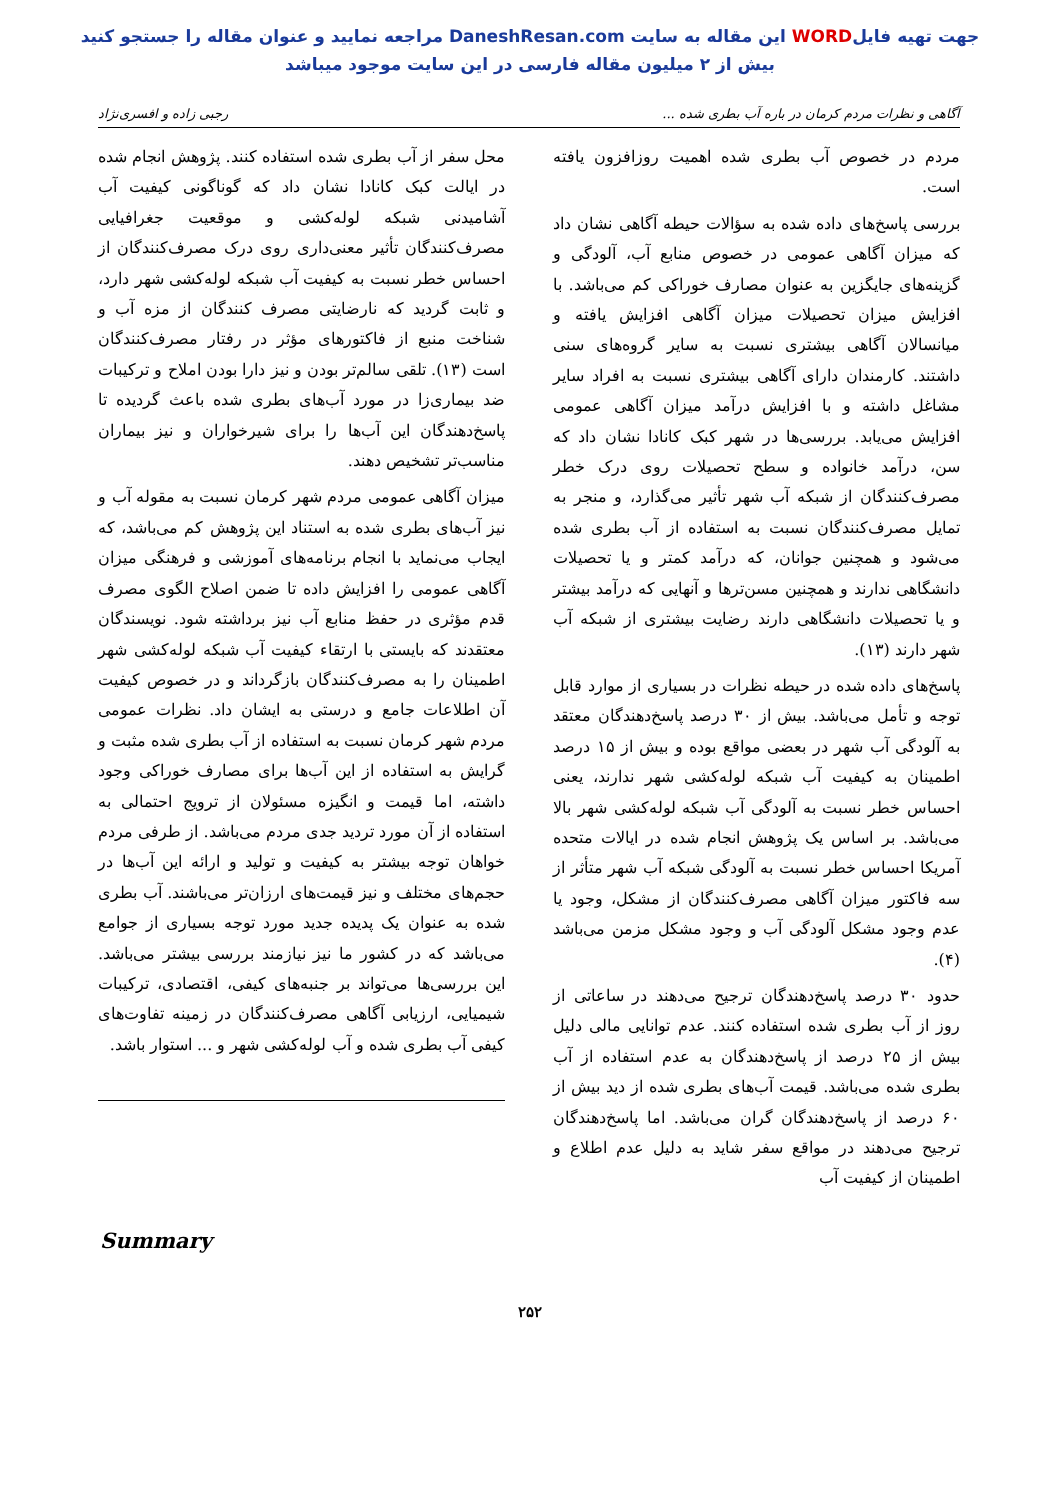جهت تهیه فایلWORD این مقاله به سایت DaneshResan.com مراجعه نمایید و عنوان مقاله را جستجو کنید
بیش از ۲ میلیون مقاله فارسی در این سایت موجود میباشد
آگاهی و نظرات مردم کرمان در باره آب بطری شده ... رجبی زاده و افسری‌نژاد
مردم در خصوص آب بطری شده اهمیت روزافزون یافته است.
بررسی پاسخ‌های داده شده به سؤالات حیطه آگاهی نشان داد که میزان آگاهی عمومی در خصوص منابع آب، آلودگی و گزینه‌های جایگزین به عنوان مصارف خوراکی کم می‌باشد. با افزایش میزان تحصیلات میزان آگاهی افزایش یافته و میانسالان آگاهی بیشتری نسبت به سایر گروه‌های سنی داشتند. کارمندان دارای آگاهی بیشتری نسبت به افراد سایر مشاغل داشته و با افزایش درآمد میزان آگاهی عمومی افزایش می‌یابد. بررسی‌ها در شهر کبک کانادا نشان داد که سن، درآمد خانواده و سطح تحصیلات روی درک خطر مصرف‌کنندگان از شبکه آب شهر تأثیر می‌گذارد، و منجر به تمایل مصرف‌کنندگان نسبت به استفاده از آب بطری شده می‌شود و همچنین جوانان، که درآمد کمتر و یا تحصیلات دانشگاهی ندارند و همچنین مسن‌ترها و آنهایی که درآمد بیشتر و یا تحصیلات دانشگاهی دارند رضایت بیشتری از شبکه آب شهر دارند (۱۳).
پاسخ‌های داده شده در حیطه نظرات در بسیاری از موارد قابل توجه و تأمل می‌باشد. بیش از ۳۰ درصد پاسخ‌دهندگان معتقد به آلودگی آب شهر در بعضی مواقع بوده و بیش از ۱۵ درصد اطمینان به کیفیت آب شبکه لوله‌کشی شهر ندارند، یعنی احساس خطر نسبت به آلودگی آب شبکه لوله‌کشی شهر بالا می‌باشد. بر اساس یک پژوهش انجام شده در ایالات متحده آمریکا احساس خطر نسبت به آلودگی شبکه آب شهر متأثر از سه فاکتور میزان آگاهی مصرف‌کنندگان از مشکل، وجود یا عدم وجود مشکل آلودگی آب و وجود مشکل مزمن می‌باشد (۴).
حدود ۳۰ درصد پاسخ‌دهندگان ترجیح می‌دهند در ساعاتی از روز از آب بطری شده استفاده کنند. عدم توانایی مالی دلیل بیش از ۲۵ درصد از پاسخ‌دهندگان به عدم استفاده از آب بطری شده می‌باشد. قیمت آب‌های بطری شده از دید بیش از ۶۰ درصد از پاسخ‌دهندگان گران می‌باشد. اما پاسخ‌دهندگان ترجیح می‌دهند در مواقع سفر شاید به دلیل عدم اطلاع و اطمینان از کیفیت آب
محل سفر از آب بطری شده استفاده کنند. پژوهش انجام شده در ایالت کبک کانادا نشان داد که گوناگونی کیفیت آب آشامیدنی شبکه لوله‌کشی و موقعیت جغرافیایی مصرف‌کنندگان تأثیر معنی‌داری روی درک مصرف‌کنندگان از احساس خطر نسبت به کیفیت آب شبکه لوله‌کشی شهر دارد، و ثابت گردید که نارضایتی مصرف کنندگان از مزه آب و شناخت منبع از فاکتورهای مؤثر در رفتار مصرف‌کنندگان است (۱۳). تلقی سالم‌تر بودن و نیز دارا بودن املاح و ترکیبات ضد بیماری‌زا در مورد آب‌های بطری شده باعث گردیده تا پاسخ‌دهندگان این آب‌ها را برای شیرخواران و نیز بیماران مناسب‌تر تشخیص دهند.
میزان آگاهی عمومی مردم شهر کرمان نسبت به مقوله آب و نیز آب‌های بطری شده به استناد این پژوهش کم می‌باشد، که ایجاب می‌نماید با انجام برنامه‌های آموزشی و فرهنگی میزان آگاهی عمومی را افزایش داده تا ضمن اصلاح الگوی مصرف قدم مؤثری در حفظ منابع آب نیز برداشته شود. نویسندگان معتقدند که بایستی با ارتقاء کیفیت آب شبکه لوله‌کشی شهر اطمینان را به مصرف‌کنندگان بازگرداند و در خصوص کیفیت آن اطلاعات جامع و درستی به ایشان داد. نظرات عمومی مردم شهر کرمان نسبت به استفاده از آب بطری شده مثبت و گرایش به استفاده از این آب‌ها برای مصارف خوراکی وجود داشته، اما قیمت و انگیزه مسئولان از ترویج احتمالی به استفاده از آن مورد تردید جدی مردم می‌باشد. از طرفی مردم خواهان توجه بیشتر به کیفیت و تولید و ارائه این آب‌ها در حجم‌های مختلف و نیز قیمت‌های ارزان‌تر می‌باشند. آب بطری شده به عنوان یک پدیده جدید مورد توجه بسیاری از جوامع می‌باشد که در کشور ما نیز نیازمند بررسی بیشتر می‌باشد. این بررسی‌ها می‌تواند بر جنبه‌های کیفی، اقتصادی، ترکیبات شیمیایی، ارزیابی آگاهی مصرف‌کنندگان در زمینه تفاوت‌های کیفی آب بطری شده و آب لوله‌کشی شهر و ... استوار باشد.
Summary
۲۵۲